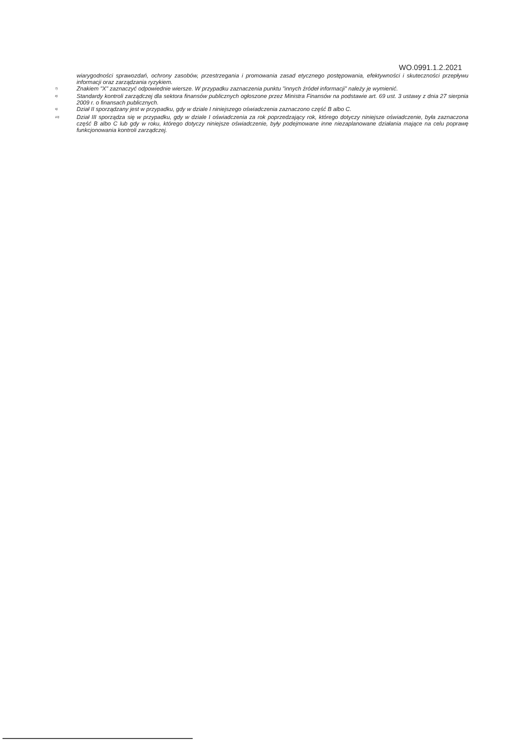WO.0991.1.2.2021
wiarygodności sprawozdań, ochrony zasobów, przestrzegania i promowania zasad etycznego postępowania, efektywności i skuteczności przepływu informacji oraz zarządzania ryzykiem.
<sup>7)</sup> Znakiem "X" zaznaczyć odpowiednie wiersze. W przypadku zaznaczenia punktu "innych źródeł informacji" należy je wymienić.
<sup>8)</sup> Standardy kontroli zarządczej dla sektora finansów publicznych ogłoszone przez Ministra Finansów na podstawie art. 69 ust. 3 ustawy z dnia 27 sierpnia 2009 r. o finansach publicznych.
<sup>9)</sup> Dział II sporządzany jest w przypadku, gdy w dziale I niniejszego oświadczenia zaznaczono część B albo C.
<sup>10)</sup> Dział III sporządza się w przypadku, gdy w dziale I oświadczenia za rok poprzedzający rok, którego dotyczy niniejsze oświadczenie, była zaznaczona część B albo C lub gdy w roku, którego dotyczy niniejsze oświadczenie, były podejmowane inne niezaplanowane działania mające na celu poprawę funkcjonowania kontroli zarządczej.